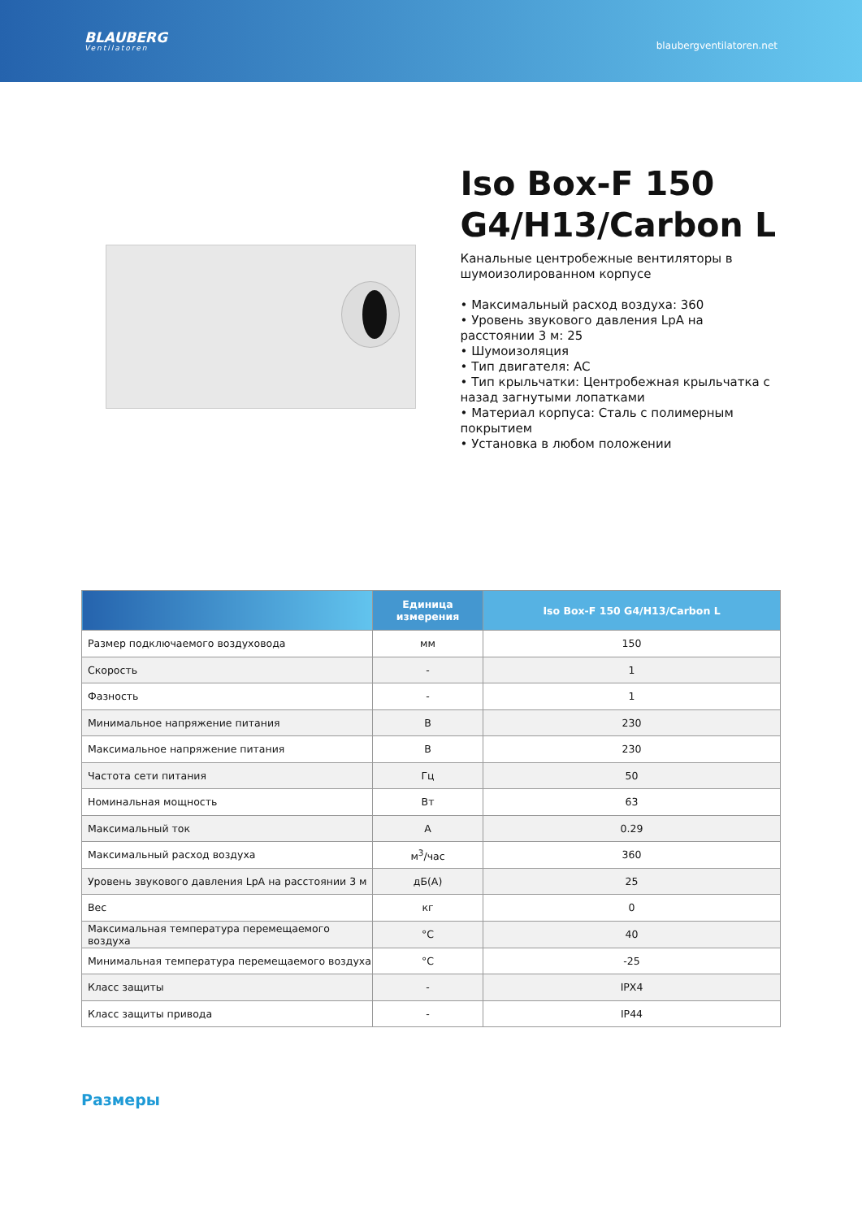BLAUBERG
Ventilatoren
blaubergventilatoren.net
Iso Box-F 150 G4/H13/Carbon L
Канальные центробежные вентиляторы в шумоизолированном корпусе
• Максимальный расход воздуха: 360
• Уровень звукового давления LpA на расстоянии 3 м: 25
• Шумоизоляция
• Тип двигателя: AC
• Тип крыльчатки: Центробежная крыльчатка с назад загнутыми лопатками
• Материал корпуса: Сталь с полимерным покрытием
• Установка в любом положении
| | Единица измерения | Iso Box-F 150 G4/H13/Carbon L |
| --- | --- | --- |
| Размер подключаемого воздуховода | мм | 150 |
| Скорость | - | 1 |
| Фазность | - | 1 |
| Минимальное напряжение питания | В | 230 |
| Максимальное напряжение питания | В | 230 |
| Частота сети питания | Гц | 50 |
| Номинальная мощность | Вт | 63 |
| Максимальный ток | А | 0.29 |
| Максимальный расход воздуха | м<sup>3</sup>/час | 360 |
| Уровень звукового давления LpA на расстоянии 3 м | дБ(А) | 25 |
| Вес | кг | 0 |
| Максимальная температура перемещаемого воздуха | °C | 40 |
| Минимальная температура перемещаемого воздуха | °C | -25 |
| Класс защиты | - | IPX4 |
| Класс защиты привода | - | IP44 |
Размеры